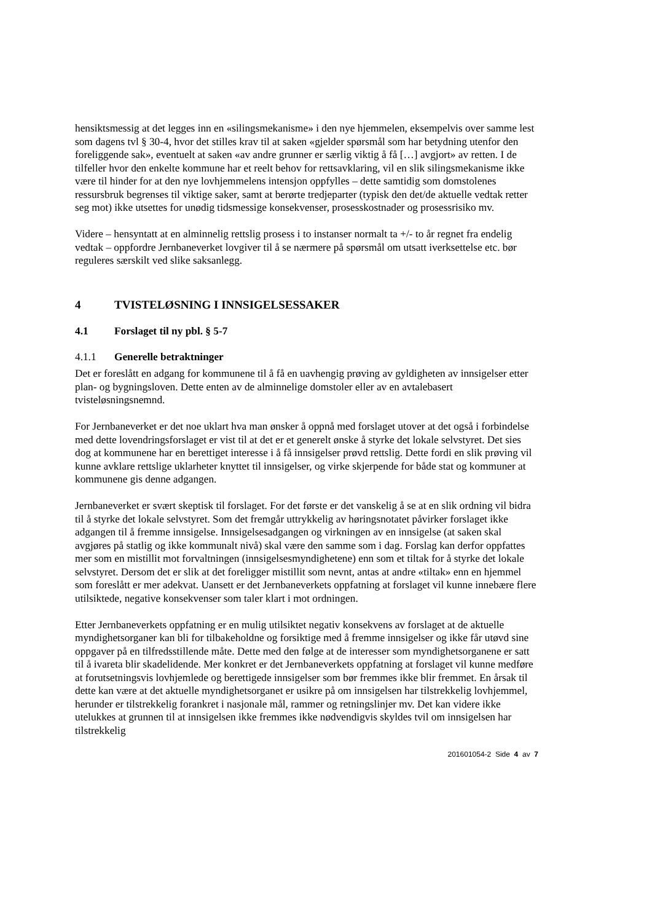hensiktsmessig at det legges inn en «silingsmekanisme» i den nye hjemmelen, eksempelvis over samme lest som dagens tvl § 30-4, hvor det stilles krav til at saken «gjelder spørsmål som har betydning utenfor den foreliggende sak», eventuelt at saken «av andre grunner er særlig viktig å få […] avgjort» av retten. I de tilfeller hvor den enkelte kommune har et reelt behov for rettsavklaring, vil en slik silingsmekanisme ikke være til hinder for at den nye lovhjemmelens intensjon oppfylles – dette samtidig som domstolenes ressursbruk begrenses til viktige saker, samt at berørte tredjeparter (typisk den det/de aktuelle vedtak retter seg mot) ikke utsettes for unødig tidsmessige konsekvenser, prosesskostnader og prosessrisiko mv.
Videre – hensyntatt at en alminnelig rettslig prosess i to instanser normalt ta +/- to år regnet fra endelig vedtak – oppfordre Jernbaneverket lovgiver til å se nærmere på spørsmål om utsatt iverksettelse etc. bør reguleres særskilt ved slike saksanlegg.
4 TVISTELØSNING I INNSIGELSESSAKER
4.1 Forslaget til ny pbl. § 5-7
4.1.1 Generelle betraktninger
Det er foreslått en adgang for kommunene til å få en uavhengig prøving av gyldigheten av innsigelser etter plan- og bygningsloven. Dette enten av de alminnelige domstoler eller av en avtalebasert tvisteløsningsnemnd.
For Jernbaneverket er det noe uklart hva man ønsker å oppnå med forslaget utover at det også i forbindelse med dette lovendringsforslaget er vist til at det er et generelt ønske å styrke det lokale selvstyret. Det sies dog at kommunene har en berettiget interesse i å få innsigelser prøvd rettslig. Dette fordi en slik prøving vil kunne avklare rettslige uklarheter knyttet til innsigelser, og virke skjerpende for både stat og kommuner at kommunene gis denne adgangen.
Jernbaneverket er svært skeptisk til forslaget. For det første er det vanskelig å se at en slik ordning vil bidra til å styrke det lokale selvstyret. Som det fremgår uttrykkelig av høringsnotatet påvirker forslaget ikke adgangen til å fremme innsigelse. Innsigelsesadgangen og virkningen av en innsigelse (at saken skal avgjøres på statlig og ikke kommunalt nivå) skal være den samme som i dag. Forslag kan derfor oppfattes mer som en mistillit mot forvaltningen (innsigelsesmyndighetene) enn som et tiltak for å styrke det lokale selvstyret. Dersom det er slik at det foreligger mistillit som nevnt, antas at andre «tiltak» enn en hjemmel som foreslått er mer adekvat. Uansett er det Jernbaneverkets oppfatning at forslaget vil kunne innebære flere utilsiktede, negative konsekvenser som taler klart i mot ordningen.
Etter Jernbaneverkets oppfatning er en mulig utilsiktet negativ konsekvens av forslaget at de aktuelle myndighetsorganer kan bli for tilbakeholdne og forsiktige med å fremme innsigelser og ikke får utøvd sine oppgaver på en tilfredsstillende måte. Dette med den følge at de interesser som myndighetsorganene er satt til å ivareta blir skadelidende. Mer konkret er det Jernbaneverkets oppfatning at forslaget vil kunne medføre at forutsetningsvis lovhjemlede og berettigede innsigelser som bør fremmes ikke blir fremmet. En årsak til dette kan være at det aktuelle myndighetsorganet er usikre på om innsigelsen har tilstrekkelig lovhjemmel, herunder er tilstrekkelig forankret i nasjonale mål, rammer og retningslinjer mv. Det kan videre ikke utelukkes at grunnen til at innsigelsen ikke fremmes ikke nødvendigvis skyldes tvil om innsigelsen har tilstrekkelig
201601054-2 Side 4 av 7